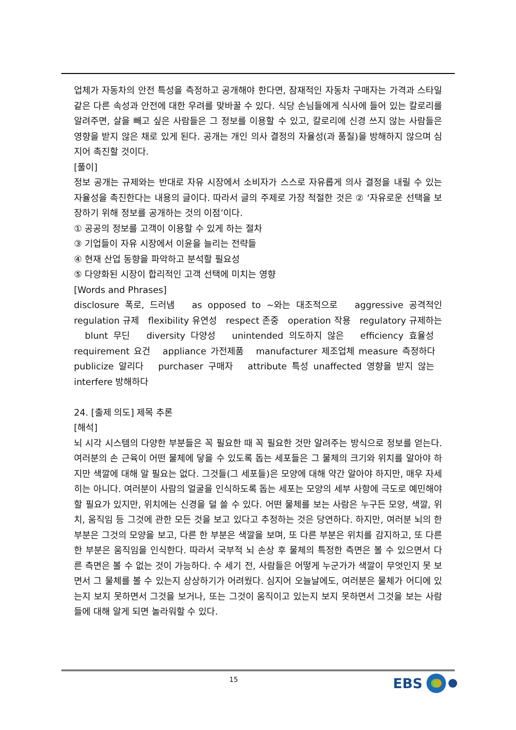업체가 자동차의 안전 특성을 측정하고 공개해야 한다면, 잠재적인 자동차 구매자는 가격과 스타일 같은 다른 속성과 안전에 대한 우려를 맞바꿀 수 있다. 식당 손님들에게 식사에 들어 있는 칼로리를 알려주면, 살을 빼고 싶은 사람들은 그 정보를 이용할 수 있고, 칼로리에 신경 쓰지 않는 사람들은 영향을 받지 않은 채로 있게 된다. 공개는 개인 의사 결정의 자율성(과 품질)을 방해하지 않으며 심지어 촉진할 것이다.
[풀이]
정보 공개는 규제와는 반대로 자유 시장에서 소비자가 스스로 자유롭게 의사 결정을 내릴 수 있는 자율성을 촉진한다는 내용의 글이다. 따라서 글의 주제로 가장 적절한 것은 ② ‘자유로운 선택을 보장하기 위해 정보를 공개하는 것의 이점’이다.
① 공공의 정보를 고객이 이용할 수 있게 하는 절차
③ 기업들이 자유 시장에서 이윤을 늘리는 전략들
④ 현재 산업 동향을 파악하고 분석할 필요성
⑤ 다양화된 시장이 합리적인 고객 선택에 미치는 영향
[Words and Phrases]
disclosure 폭로, 드러냄 as opposed to ~와는 대조적으로 aggressive 공격적인 regulation 규제 flexibility 유연성 respect 존중 operation 작용 regulatory 규제하는 blunt 무딘 diversity 다양성 unintended 의도하지 않은 efficiency 효율성 requirement 요건 appliance 가전제품 manufacturer 제조업체 measure 측정하다 publicize 알리다 purchaser 구매자 attribute 특성 unaffected 영향을 받지 않는 interfere 방해하다
24. [출제 의도] 제목 추론
[해석]
뇌 시각 시스템의 다양한 부분들은 꼭 필요한 때 꼭 필요한 것만 알려주는 방식으로 정보를 얻는다. 여러분의 손 근육이 어떤 물체에 닿을 수 있도록 돕는 세포들은 그 물체의 크기와 위치를 알아야 하지만 색깔에 대해 알 필요는 없다. 그것들(그 세포들)은 모양에 대해 약간 알아야 하지만, 매우 자세히는 아니다. 여러분이 사람의 얼굴을 인식하도록 돕는 세포는 모양의 세부 사항에 극도로 예민해야 할 필요가 있지만, 위치에는 신경을 덜 쓸 수 있다. 어떤 물체를 보는 사람은 누구든 모양, 색깔, 위치, 움직임 등 그것에 관한 모든 것을 보고 있다고 추정하는 것은 당연하다. 하지만, 여러분 뇌의 한 부분은 그것의 모양을 보고, 다른 한 부분은 색깔을 보며, 또 다른 부분은 위치를 감지하고, 또 다른 한 부분은 움직임을 인식한다. 따라서 국부적 뇌 손상 후 물체의 특정한 측면은 볼 수 있으면서 다른 측면은 볼 수 없는 것이 가능하다. 수 세기 전, 사람들은 어떻게 누군가가 색깔이 무엇인지 못 보면서 그 물체를 볼 수 있는지 상상하기가 어려웠다. 심지어 오늘날에도, 여러분은 물체가 어디에 있는지 보지 못하면서 그것을 보거나, 또는 그것이 움직이고 있는지 보지 못하면서 그것을 보는 사람들에 대해 알게 되면 놀라워할 수 있다.
15 EBS